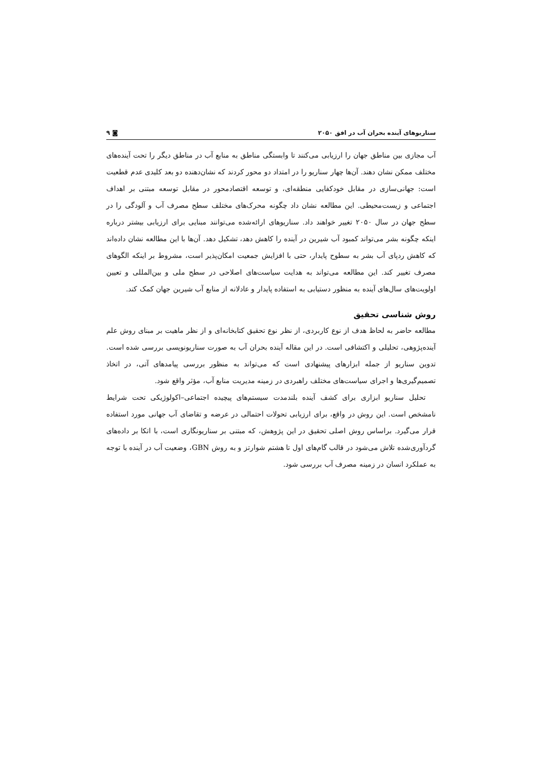سناریوهای آینده بحران آب در افق ۲۰۵۰ ◙ ۹
آب مجازی بین مناطق جهان را ارزیابی می‌کنند تا وابستگی مناطق به منابع آب در مناطق دیگر را تحت آینده‌های مختلف ممکن نشان دهند. آن‌ها چهار سناریو را در امتداد دو محور کردند که نشان‌دهنده دو بعد کلیدی عدم قطعیت است: جهانی‌سازی در مقابل خودکفایی منطقه‌ای، و توسعه اقتصادمحور در مقابل توسعه مبتنی بر اهداف اجتماعی و زیست‌محیطی. این مطالعه نشان داد چگونه محرک‌های مختلف سطح مصرف آب و آلودگی را در سطح جهان در سال ۲۰۵۰ تغییر خواهند داد. سناریوهای ارائه‌شده می‌توانند مبنایی برای ارزیابی بیشتر درباره اینکه چگونه بشر می‌تواند کمبود آب شیرین در آینده را کاهش دهد، تشکیل دهد. آن‌ها با این مطالعه نشان داده‌اند که کاهش ردپای آب بشر به سطوح پایدار، حتی با افزایش جمعیت امکان‌پذیر است، مشروط بر اینکه الگوهای مصرف تغییر کند. این مطالعه می‌تواند به هدایت سیاست‌های اصلاحی در سطح ملی و بین‌المللی و تعیین اولویت‌های سال‌های آینده به منظور دستیابی به استفاده پایدار و عادلانه از منابع آب شیرین جهان کمک کند.
روش شناسی تحقیق
مطالعه حاضر به لحاظ هدف از نوع کاربردی، از نظر نوع تحقیق کتابخانه‌ای و از نظر ماهیت بر مبنای روش علم آینده‌پژوهی، تحلیلی و اکتشافی است. در این مقاله آینده بحران آب به صورت سناریونویسی بررسی شده است. تدوین سناریو از جمله ابزارهای پیشنهادی است که می‌تواند به منظور بررسی پیامدهای آتی، در اتخاذ تصمیم‌گیری‌ها و اجرای سیاست‌های مختلف راهبردی در زمینه مدیریت منابع آب، مؤثر واقع شود.
تحلیل سناریو ابزاری برای کشف آینده بلندمدت سیستم‌های پیچیده اجتماعی–اکولوژیکی تحت شرایط نامشخص است. این روش در واقع، برای ارزیابی تحولات احتمالی در عرضه و تقاضای آب جهانی مورد استفاده قرار می‌گیرد. براساس روش اصلی تحقیق در این پژوهش، که مبتنی بر سناریونگاری است، با اتکا بر داده‌های گردآوری‌شده تلاش می‌شود در قالب گام‌های اول تا هشتم شوارتز و به روش GBN، وضعیت آب در آینده با توجه به عملکرد انسان در زمینه مصرف آب بررسی شود.